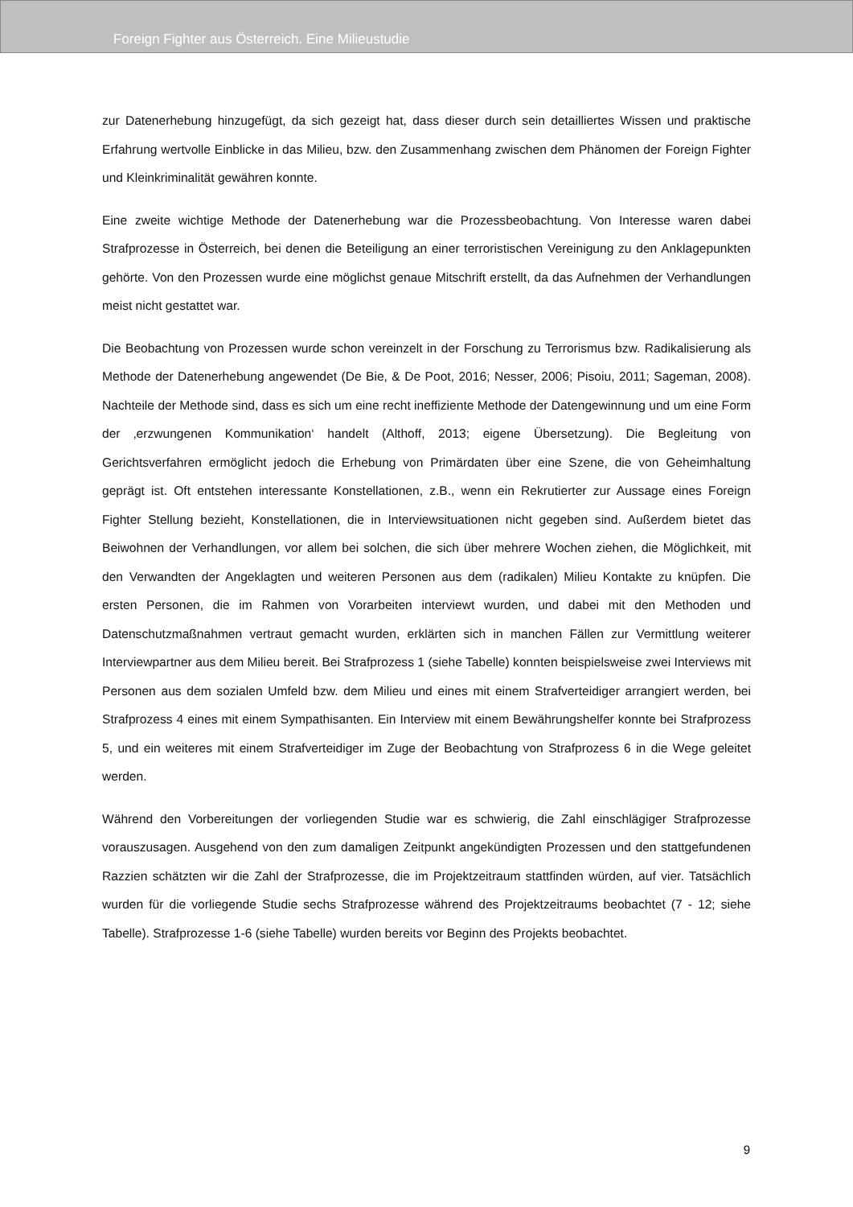Foreign Fighter aus Österreich. Eine Milieustudie
zur Datenerhebung hinzugefügt, da sich gezeigt hat, dass dieser durch sein detailliertes Wissen und praktische Erfahrung wertvolle Einblicke in das Milieu, bzw. den Zusammenhang zwischen dem Phänomen der Foreign Fighter und Kleinkriminalität gewähren konnte.
Eine zweite wichtige Methode der Datenerhebung war die Prozessbeobachtung. Von Interesse waren dabei Strafprozesse in Österreich, bei denen die Beteiligung an einer terroristischen Vereinigung zu den Anklagepunkten gehörte. Von den Prozessen wurde eine möglichst genaue Mitschrift erstellt, da das Aufnehmen der Verhandlungen meist nicht gestattet war.
Die Beobachtung von Prozessen wurde schon vereinzelt in der Forschung zu Terrorismus bzw. Radikalisierung als Methode der Datenerhebung angewendet (De Bie, & De Poot, 2016; Nesser, 2006; Pisoiu, 2011; Sageman, 2008). Nachteile der Methode sind, dass es sich um eine recht ineffiziente Methode der Datengewinnung und um eine Form der ‚erzwungenen Kommunikation‘ handelt (Althoff, 2013; eigene Übersetzung). Die Begleitung von Gerichtsverfahren ermöglicht jedoch die Erhebung von Primärdaten über eine Szene, die von Geheimhaltung geprägt ist. Oft entstehen interessante Konstellationen, z.B., wenn ein Rekrutierter zur Aussage eines Foreign Fighter Stellung bezieht, Konstellationen, die in Interviewsituationen nicht gegeben sind. Außerdem bietet das Beiwohnen der Verhandlungen, vor allem bei solchen, die sich über mehrere Wochen ziehen, die Möglichkeit, mit den Verwandten der Angeklagten und weiteren Personen aus dem (radikalen) Milieu Kontakte zu knüpfen. Die ersten Personen, die im Rahmen von Vorarbeiten interviewt wurden, und dabei mit den Methoden und Datenschutzmaßnahmen vertraut gemacht wurden, erklärten sich in manchen Fällen zur Vermittlung weiterer Interviewpartner aus dem Milieu bereit. Bei Strafprozess 1 (siehe Tabelle) konnten beispielsweise zwei Interviews mit Personen aus dem sozialen Umfeld bzw. dem Milieu und eines mit einem Strafverteidiger arrangiert werden, bei Strafprozess 4 eines mit einem Sympathisanten. Ein Interview mit einem Bewährungshelfer konnte bei Strafprozess 5, und ein weiteres mit einem Strafverteidiger im Zuge der Beobachtung von Strafprozess 6 in die Wege geleitet werden.
Während den Vorbereitungen der vorliegenden Studie war es schwierig, die Zahl einschlägiger Strafprozesse vorauszusagen. Ausgehend von den zum damaligen Zeitpunkt angekündigten Prozessen und den stattgefundenen Razzien schätzten wir die Zahl der Strafprozesse, die im Projektzeitraum stattfinden würden, auf vier. Tatsächlich wurden für die vorliegende Studie sechs Strafprozesse während des Projektzeitraums beobachtet (7 - 12; siehe Tabelle). Strafprozesse 1-6 (siehe Tabelle) wurden bereits vor Beginn des Projekts beobachtet.
9